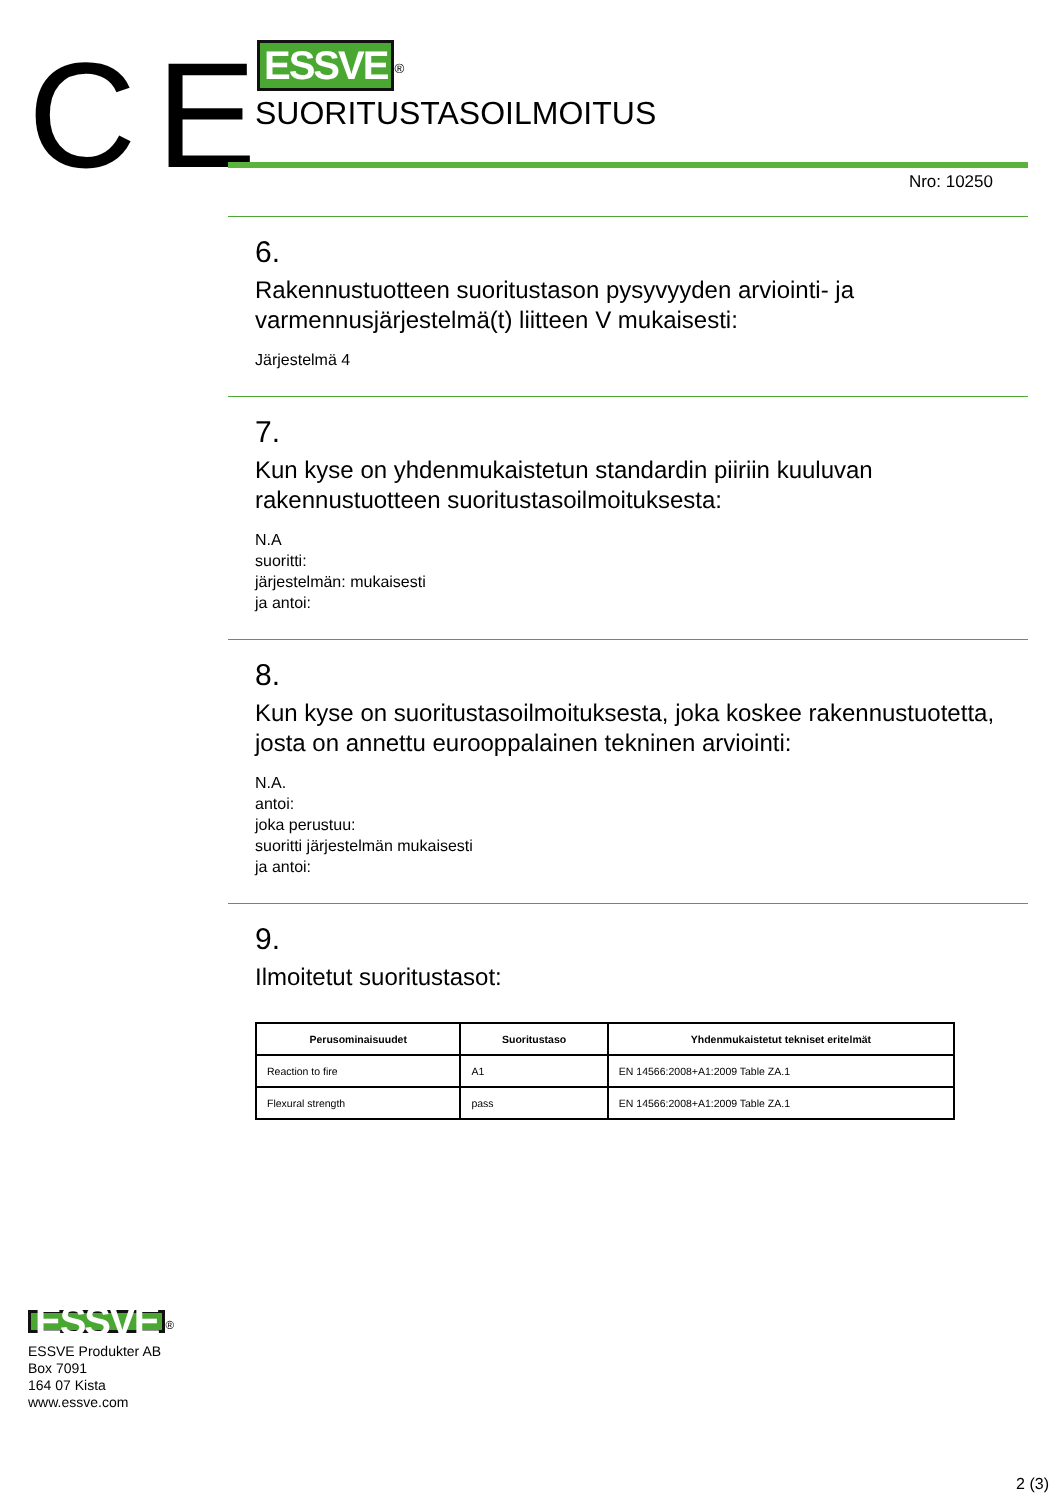CE
ESSVE
<sup>®</sup>
SUORITUSTASOILMOITUS
Nro: 10250
6.
Rakennustuotteen suoritustason pysyvyyden arviointi- ja varmennusjärjestelmä(t) liitteen V mukaisesti:
Järjestelmä 4
7.
Kun kyse on yhdenmukaistetun standardin piiriin kuuluvan rakennustuotteen suoritustasoilmoituksesta:
N.A
suoritti:
järjestelmän: mukaisesti
ja antoi:
8.
Kun kyse on suoritustasoilmoituksesta, joka koskee rakennustuotetta, josta on annettu eurooppalainen tekninen arviointi:
N.A.
antoi:
joka perustuu:
suoritti järjestelmän mukaisesti
ja antoi:
9.
Ilmoitetut suoritustasot:
| Perusominaisuudet | Suoritustaso | Yhdenmukaistetut tekniset eritelmät |
| --- | --- | --- |
| Reaction to fire | A1 | EN 14566:2008+A1:2009 Table ZA.1 |
| Flexural strength | pass | EN 14566:2008+A1:2009 Table ZA.1 |
ESSVE
<sup>®</sup>
ESSVE Produkter AB
Box 7091
164 07 Kista
www.essve.com
2 (3)